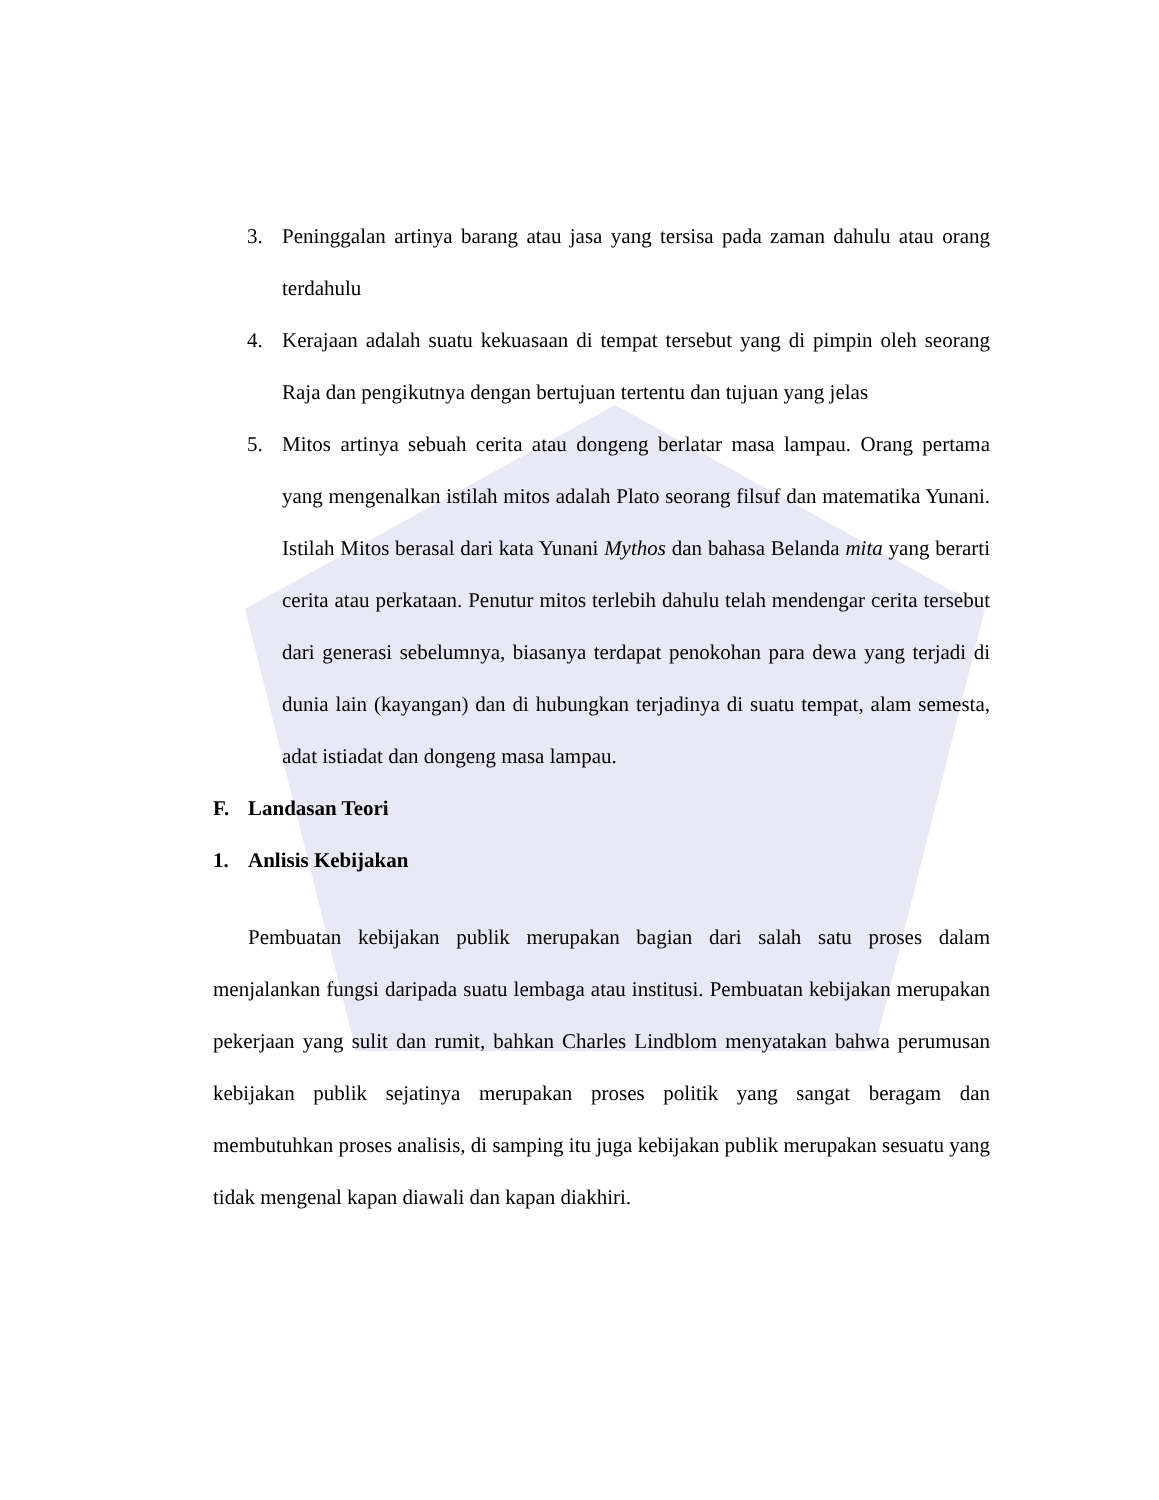3. Peninggalan artinya barang atau jasa yang tersisa pada zaman dahulu atau orang terdahulu
4. Kerajaan adalah suatu kekuasaan di tempat tersebut yang di pimpin oleh seorang Raja dan pengikutnya dengan bertujuan tertentu dan tujuan yang jelas
5. Mitos artinya sebuah cerita atau dongeng berlatar masa lampau. Orang pertama yang mengenalkan istilah mitos adalah Plato seorang filsuf dan matematika Yunani. Istilah Mitos berasal dari kata Yunani Mythos dan bahasa Belanda mita yang berarti cerita atau perkataan. Penutur mitos terlebih dahulu telah mendengar cerita tersebut dari generasi sebelumnya, biasanya terdapat penokohan para dewa yang terjadi di dunia lain (kayangan) dan di hubungkan terjadinya di suatu tempat, alam semesta, adat istiadat dan dongeng masa lampau.
F. Landasan Teori
1. Anlisis Kebijakan
Pembuatan kebijakan publik merupakan bagian dari salah satu proses dalam menjalankan fungsi daripada suatu lembaga atau institusi. Pembuatan kebijakan merupakan pekerjaan yang sulit dan rumit, bahkan Charles Lindblom menyatakan bahwa perumusan kebijakan publik sejatinya merupakan proses politik yang sangat beragam dan membutuhkan proses analisis, di samping itu juga kebijakan publik merupakan sesuatu yang tidak mengenal kapan diawali dan kapan diakhiri.